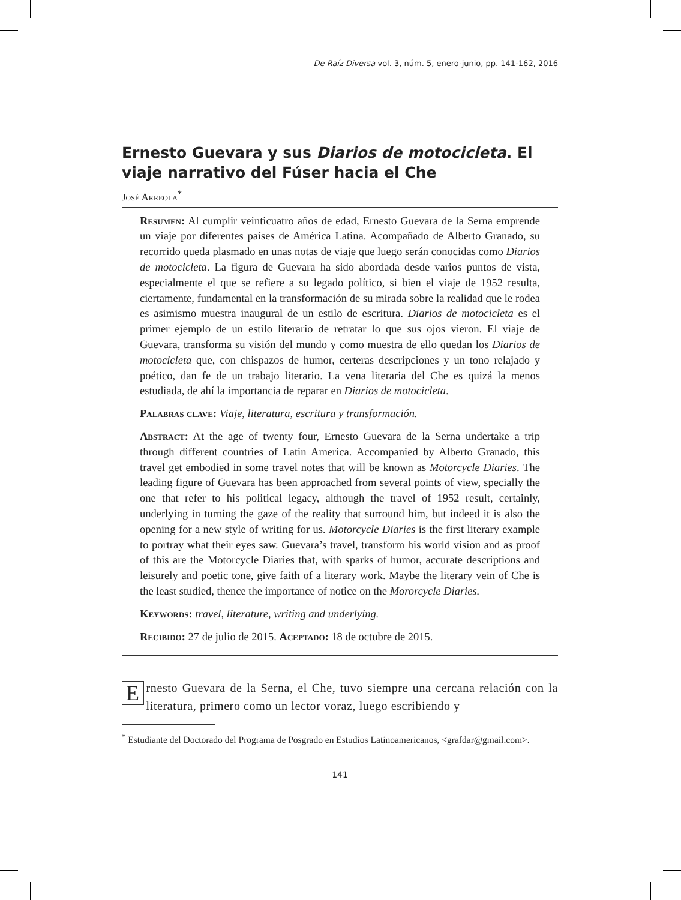De Raíz Diversa vol. 3, núm. 5, enero-junio, pp. 141-162, 2016
Ernesto Guevara y sus Diarios de motocicleta. El viaje narrativo del Fúser hacia el Che
José Arreola<sup>*</sup>
Resumen: Al cumplir veinticuatro años de edad, Ernesto Guevara de la Serna emprende un viaje por diferentes países de América Latina. Acompañado de Alberto Granado, su recorrido queda plasmado en unas notas de viaje que luego serán conocidas como Diarios de motocicleta. La figura de Guevara ha sido abordada desde varios puntos de vista, especialmente el que se refiere a su legado político, si bien el viaje de 1952 resulta, ciertamente, fundamental en la transformación de su mirada sobre la realidad que le rodea es asimismo muestra inaugural de un estilo de escritura. Diarios de motocicleta es el primer ejemplo de un estilo literario de retratar lo que sus ojos vieron. El viaje de Guevara, transforma su visión del mundo y como muestra de ello quedan los Diarios de motocicleta que, con chispazos de humor, certeras descripciones y un tono relajado y poético, dan fe de un trabajo literario. La vena literaria del Che es quizá la menos estudiada, de ahí la importancia de reparar en Diarios de motocicleta.
Palabras clave: Viaje, literatura, escritura y transformación.
Abstract: At the age of twenty four, Ernesto Guevara de la Serna undertake a trip through different countries of Latin America. Accompanied by Alberto Granado, this travel get embodied in some travel notes that will be known as Motorcycle Diaries. The leading figure of Guevara has been approached from several points of view, specially the one that refer to his political legacy, although the travel of 1952 result, certainly, underlying in turning the gaze of the reality that surround him, but indeed it is also the opening for a new style of writing for us. Motorcycle Diaries is the first literary example to portray what their eyes saw. Guevara’s travel, transform his world vision and as proof of this are the Motorcycle Diaries that, with sparks of humor, accurate descriptions and leisurely and poetic tone, give faith of a literary work. Maybe the literary vein of Che is the least studied, thence the importance of notice on the Mororcycle Diaries.
Keywords: travel, literature, writing and underlying.
Recibido: 27 de julio de 2015. Aceptado: 18 de octubre de 2015.
Ernesto Guevara de la Serna, el Che, tuvo siempre una cercana relación con la literatura, primero como un lector voraz, luego escribiendo y
<sup>*</sup> Estudiante del Doctorado del Programa de Posgrado en Estudios Latinoamericanos, <grafdar@gmail.com>.
141